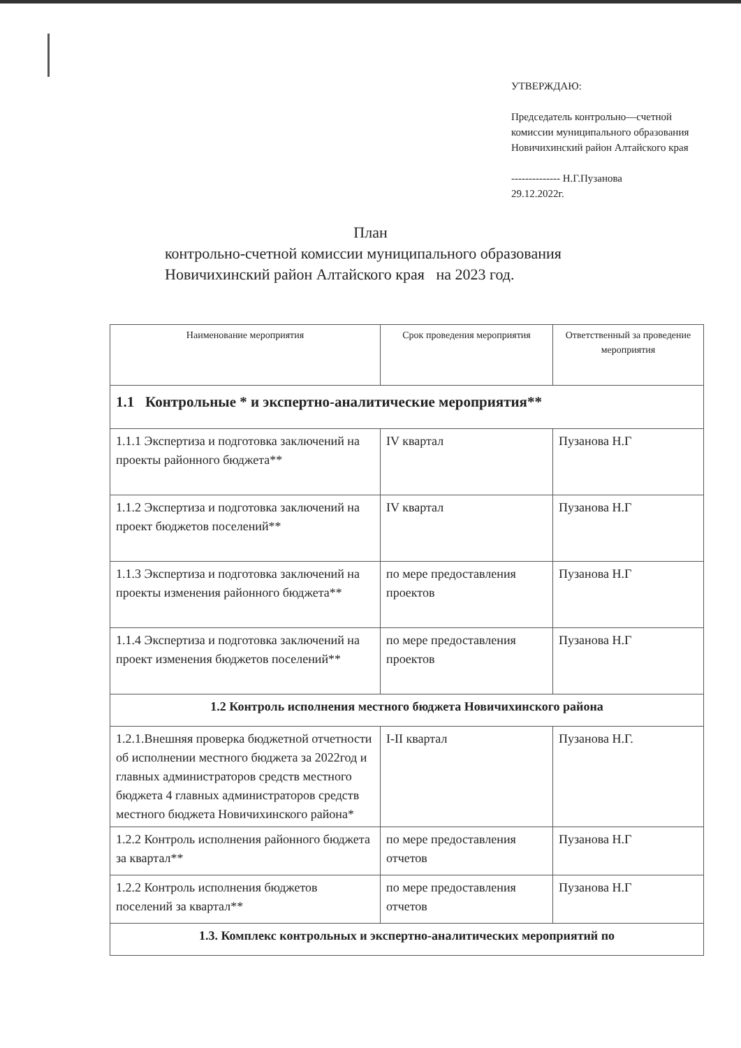УТВЕРЖДАЮ:
Председатель контрольно—счетной комиссии муниципального образования Новичихинский район Алтайского края
-------------- Н.Г.Пузанова
29.12.2022г.
План
контрольно-счетной комиссии муниципального образования
Новичихинский район Алтайского края на 2023 год.
| Наименование мероприятия | Срок проведения мероприятия | Ответственный за проведение мероприятия |
| --- | --- | --- |
| 1.1 Контрольные * и экспертно-аналитические мероприятия** | | |
| 1.1.1 Экспертиза и подготовка заключений на проекты районного бюджета** | IV квартал | Пузанова Н.Г |
| 1.1.2 Экспертиза и подготовка заключений на проект бюджетов поселений** | IV квартал | Пузанова Н.Г |
| 1.1.3 Экспертиза и подготовка заключений на проекты изменения районного бюджета** | по мере предоставления проектов | Пузанова Н.Г |
| 1.1.4 Экспертиза и подготовка заключений на проект изменения бюджетов поселений** | по мере предоставления проектов | Пузанова Н.Г |
| 1.2 Контроль исполнения местного бюджета Новичихинского района | | |
| 1.2.1.Внешняя проверка бюджетной отчетности об исполнении местного бюджета за 2022год и главных администраторов средств местного бюджета 4 главных администраторов средств местного бюджета Новичихинского района* | I-II квартал | Пузанова Н.Г. |
| 1.2.2 Контроль исполнения районного бюджета за квартал** | по мере предоставления отчетов | Пузанова Н.Г |
| 1.2.2 Контроль исполнения бюджетов поселений за квартал** | по мере предоставления отчетов | Пузанова Н.Г |
| 1.3. Комплекс контрольных и экспертно-аналитических мероприятий по | | |